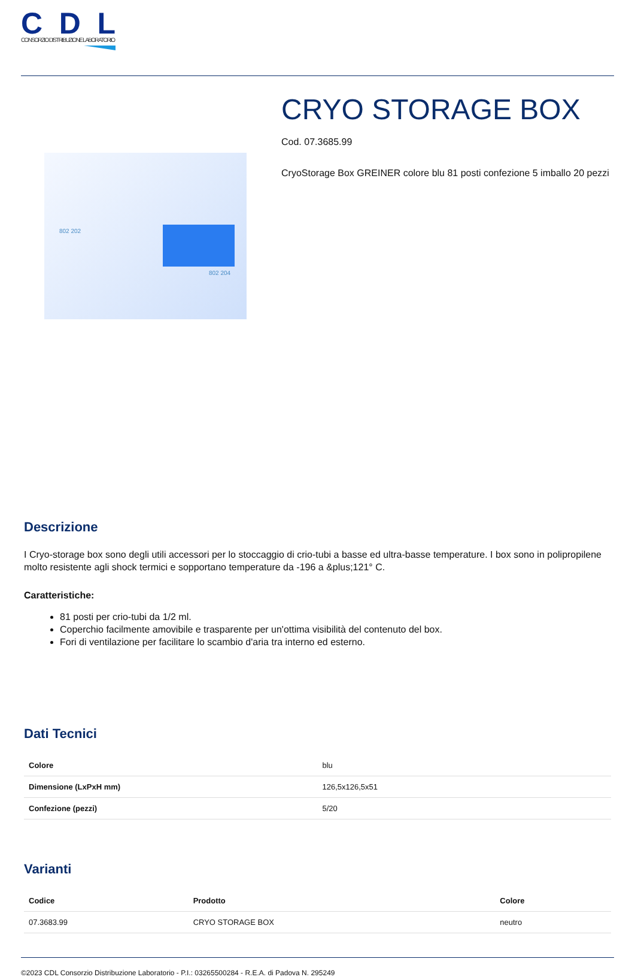CDL
CONSORZIO DISTRIBUZIONE LABORATORIO
802 202
802 204
CRYO STORAGE BOX
Cod. 07.3685.99
CryoStorage Box GREINER colore blu 81 posti confezione 5 imballo 20 pezzi
Descrizione
I Cryo-storage box sono degli utili accessori per lo stoccaggio di crio-tubi a basse ed ultra-basse temperature. I box sono in polipropilene molto resistente agli shock termici e sopportano temperature da -196 a &plus;121° C.
Caratteristiche:
81 posti per crio-tubi da 1/2 ml.
Coperchio facilmente amovibile e trasparente per un'ottima visibilità del contenuto del box.
Fori di ventilazione per facilitare lo scambio d'aria tra interno ed esterno.
Dati Tecnici
| Colore | blu |
| Dimensione (LxPxH mm) | 126,5x126,5x51 |
| Confezione (pezzi) | 5/20 |
Varianti
| Codice | Prodotto | Colore |
| --- | --- | --- |
| 07.3683.99 | CRYO STORAGE BOX | neutro |
©2023 CDL Consorzio Distribuzione Laboratorio - P.I.: 03265500284 - R.E.A. di Padova N. 295249